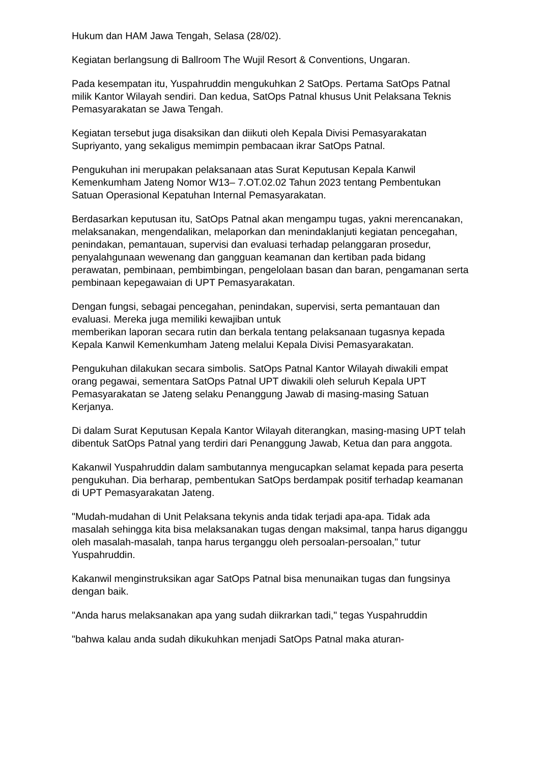Hukum dan HAM Jawa Tengah, Selasa (28/02).
Kegiatan berlangsung di Ballroom The Wujil Resort & Conventions, Ungaran.
Pada kesempatan itu, Yuspahruddin mengukuhkan 2 SatOps. Pertama SatOps Patnal milik Kantor Wilayah sendiri. Dan kedua, SatOps Patnal khusus Unit Pelaksana Teknis Pemasyarakatan se Jawa Tengah.
Kegiatan tersebut juga disaksikan dan diikuti oleh Kepala Divisi Pemasyarakatan Supriyanto, yang sekaligus memimpin pembacaan ikrar SatOps Patnal.
Pengukuhan ini merupakan pelaksanaan atas Surat Keputusan Kepala Kanwil Kemenkumham Jateng Nomor W13– 7.OT.02.02 Tahun 2023 tentang Pembentukan Satuan Operasional Kepatuhan Internal Pemasyarakatan.
Berdasarkan keputusan itu, SatOps Patnal akan mengampu tugas, yakni merencanakan, melaksanakan, mengendalikan, melaporkan dan menindaklanjuti kegiatan pencegahan, penindakan, pemantauan, supervisi dan evaluasi terhadap pelanggaran prosedur, penyalahgunaan wewenang dan gangguan keamanan dan kertiban pada bidang perawatan, pembinaan, pembimbingan, pengelolaan basan dan baran, pengamanan serta pembinaan kepegawaian di UPT Pemasyarakatan.
Dengan fungsi, sebagai pencegahan, penindakan, supervisi, serta pemantauan dan evaluasi. Mereka juga memiliki kewajiban untuk
memberikan laporan secara rutin dan berkala tentang pelaksanaan tugasnya kepada Kepala Kanwil Kemenkumham Jateng melalui Kepala Divisi Pemasyarakatan.
Pengukuhan dilakukan secara simbolis. SatOps Patnal Kantor Wilayah diwakili empat orang pegawai, sementara SatOps Patnal UPT diwakili oleh seluruh Kepala UPT Pemasyarakatan se Jateng selaku Penanggung Jawab di masing-masing Satuan Kerjanya.
Di dalam Surat Keputusan Kepala Kantor Wilayah diterangkan, masing-masing UPT telah dibentuk SatOps Patnal yang terdiri dari Penanggung Jawab, Ketua dan para anggota.
Kakanwil Yuspahruddin dalam sambutannya mengucapkan selamat kepada para peserta pengukuhan. Dia berharap, pembentukan SatOps berdampak positif terhadap keamanan di UPT Pemasyarakatan Jateng.
"Mudah-mudahan di Unit Pelaksana tekynis anda tidak terjadi apa-apa. Tidak ada masalah sehingga kita bisa melaksanakan tugas dengan maksimal, tanpa harus diganggu oleh masalah-masalah, tanpa harus terganggu oleh persoalan-persoalan," tutur Yuspahruddin.
Kakanwil menginstruksikan agar SatOps Patnal bisa menunaikan tugas dan fungsinya dengan baik.
"Anda harus melaksanakan apa yang sudah diikrarkan tadi," tegas Yuspahruddin
"bahwa kalau anda sudah dikukuhkan menjadi SatOps Patnal maka aturan-